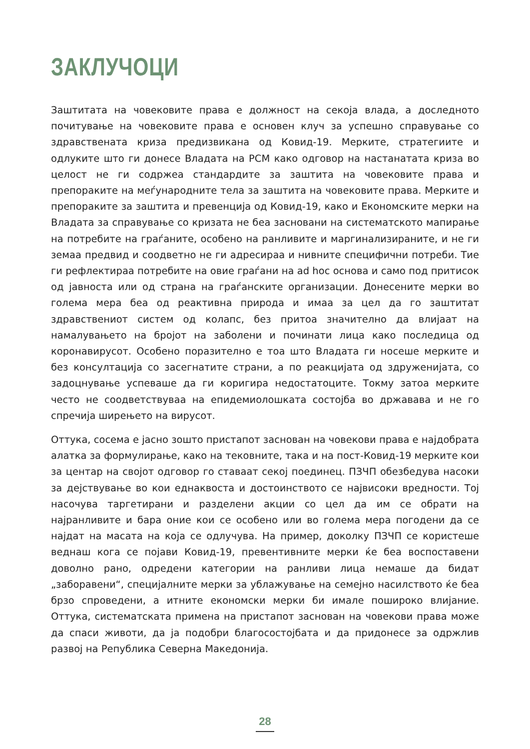ЗАКЛУЧОЦИ
Заштитата на човековите права е должност на секоја влада, а доследното почитување на човековите права е основен клуч за успешно справување со здравствената криза предизвикана од Ковид-19. Мерките, стратегиите и одлуките што ги донесе Владата на РСМ како одговор на настанатата криза во целост не ги содржеа стандардите за заштита на човековите права и препораките на меѓународните тела за заштита на човековите права. Мерките и препораките за заштита и превенција од Ковид-19, како и Економските мерки на Владата за справување со кризата не беа засновани на систематското мапирање на потребите на граѓаните, особено на ранливите и маргинализираните, и не ги земаа предвид и соодветно не ги адресираа и нивните специфични потреби. Тие ги рефлектираа потребите на овие граѓани на ad hoc основа и само под притисок од јавноста или од страна на граѓанските организации. Донесените мерки во голема мера беа од реактивна природа и имаа за цел да го заштитат здравствениот систем од колапс, без притоа значително да влијаат на намалувањето на бројот на заболени и починати лица како последица од коронавирусот. Особено поразително е тоа што Владата ги носеше мерките и без консултација со засегнатите страни, а по реакцијата од здруженијата, со задоцнување успеваше да ги коригира недостатоците. Токму затоа мерките често не соодветствуваа на епидемиолошката состојба во државава и не го спречија ширењето на вирусот.
Оттука, сосема е јасно зошто пристапот заснован на човекови права е најдобрата алатка за формулирање, како на тековните, така и на пост-Ковид-19 мерките кои за центар на својот одговор го ставаат секој поединец. ПЗЧП обезбедува насоки за дејствување во кои еднаквоста и достоинството се највисоки вредности. Тој насочува таргетирани и разделени акции со цел да им се обрати на најранливите и бара оние кои се особено или во голема мера погодени да се најдат на масата на која се одлучува. На пример, доколку ПЗЧП се користеше веднаш кога се појави Ковид-19, превентивните мерки ќе беа воспоставени доволно рано, одредени категории на ранливи лица немаше да бидат „заборавени“, специјалните мерки за ублажување на семејно насилството ќе беа брзо спроведени, а итните економски мерки би имале пошироко влијание. Оттука, систематската примена на пристапот заснован на човекови права може да спаси животи, да ја подобри благосостојбата и да придонесе за одржлив развој на Република Северна Македонија.
28